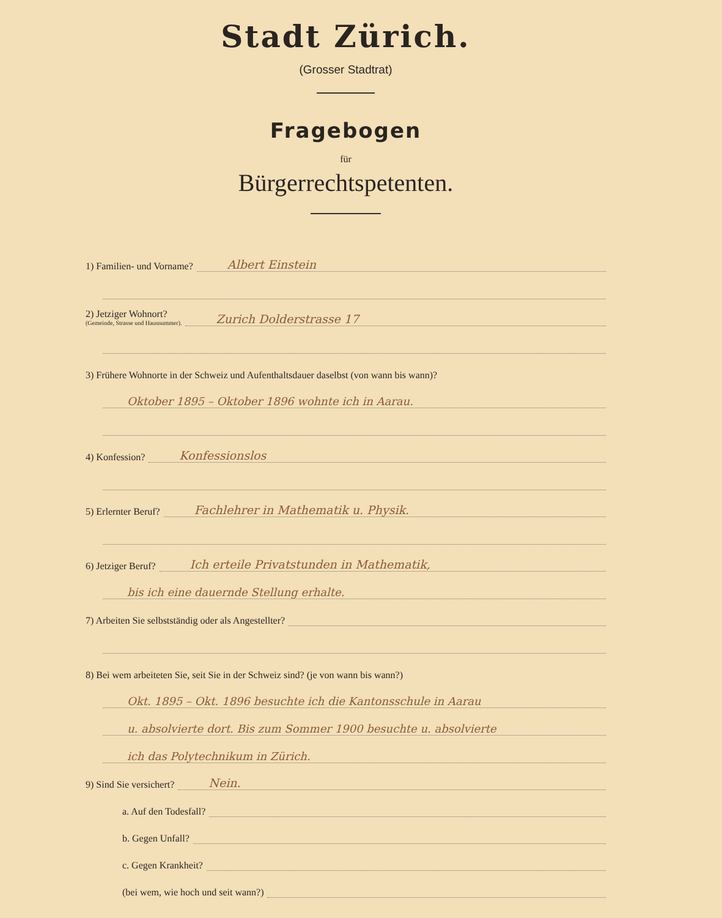Stadt Zürich.
(Grosser Stadtrat)
Fragebogen
für
Bürgerrechtspetenten.
1) Familien- und Vorname? Albert Einstein
2) Jetziger Wohnort?
(Gemeinde, Strasse und Hausnummer). Zurich Dolderstrasse 17
3) Frühere Wohnorte in der Schweiz und Aufenthaltsdauer daselbst (von wann bis wann)?
Oktober 1895 – Oktober 1896 wohnte ich in Aarau.
4) Konfession? Konfessionslos
5) Erlernter Beruf? Fachlehrer in Mathematik u. Physik.
6) Jetziger Beruf? Ich erteile Privatstunden in Mathematik,
bis ich eine dauernde Stellung erhalte.
7) Arbeiten Sie selbstständig oder als Angestellter?
8) Bei wem arbeiteten Sie, seit Sie in der Schweiz sind? (je von wann bis wann?)
Okt. 1895 – Okt. 1896 besuchte ich die Kantonsschule in Aarau
u. absolvierte dort. Bis zum Sommer 1900 besuchte u. absolvierte
ich das Polytechnikum in Zürich.
9) Sind Sie versichert? Nein.
a. Auf den Todesfall?
b. Gegen Unfall?
c. Gegen Krankheit?
(bei wem, wie hoch und seit wann?)